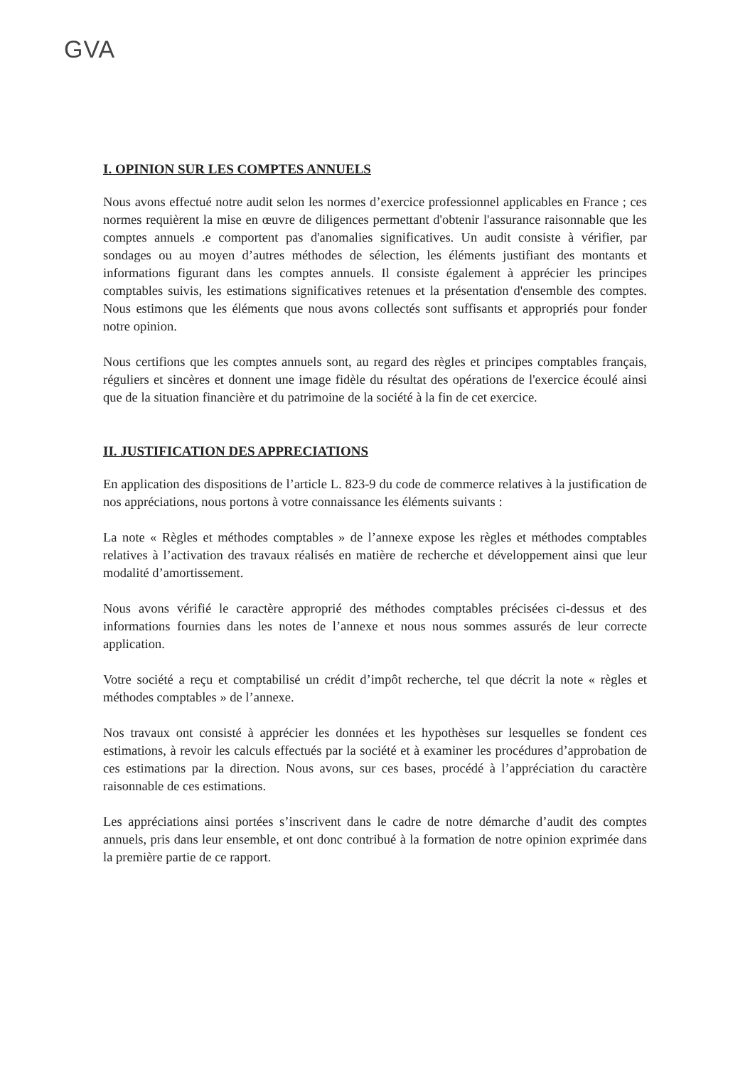GVA
I. OPINION SUR LES COMPTES ANNUELS
Nous avons effectué notre audit selon les normes d’exercice professionnel applicables en France ; ces normes requièrent la mise en œuvre de diligences permettant d'obtenir l'assurance raisonnable que les comptes annuels .e comportent pas d'anomalies significatives. Un audit consiste à vérifier, par sondages ou au moyen d’autres méthodes de sélection, les éléments justifiant des montants et informations figurant dans les comptes annuels. Il consiste également à apprécier les principes comptables suivis, les estimations significatives retenues et la présentation d'ensemble des comptes. Nous estimons que les éléments que nous avons collectés sont suffisants et appropriés pour fonder notre opinion.
Nous certifions que les comptes annuels sont, au regard des règles et principes comptables français, réguliers et sincères et donnent une image fidèle du résultat des opérations de l'exercice écoulé ainsi que de la situation financière et du patrimoine de la société à la fin de cet exercice.
II. JUSTIFICATION DES APPRECIATIONS
En application des dispositions de l’article L. 823-9 du code de commerce relatives à la justification de nos appréciations, nous portons à votre connaissance les éléments suivants :
La note « Règles et méthodes comptables » de l’annexe expose les règles et méthodes comptables relatives à l’activation des travaux réalisés en matière de recherche et développement ainsi que leur modalité d’amortissement.
Nous avons vérifié le caractère approprié des méthodes comptables précisées ci-dessus et des informations fournies dans les notes de l’annexe et nous nous sommes assurés de leur correcte application.
Votre société a reçu et comptabilisé un crédit d’impôt recherche, tel que décrit la note « règles et méthodes comptables » de l’annexe.
Nos travaux ont consisté à apprécier les données et les hypothèses sur lesquelles se fondent ces estimations, à revoir les calculs effectués par la société et à examiner les procédures d’approbation de ces estimations par la direction. Nous avons, sur ces bases, procédé à l’appréciation du caractère raisonnable de ces estimations.
Les appréciations ainsi portées s’inscrivent dans le cadre de notre démarche d’audit des comptes annuels, pris dans leur ensemble, et ont donc contribué à la formation de notre opinion exprimée dans la première partie de ce rapport.